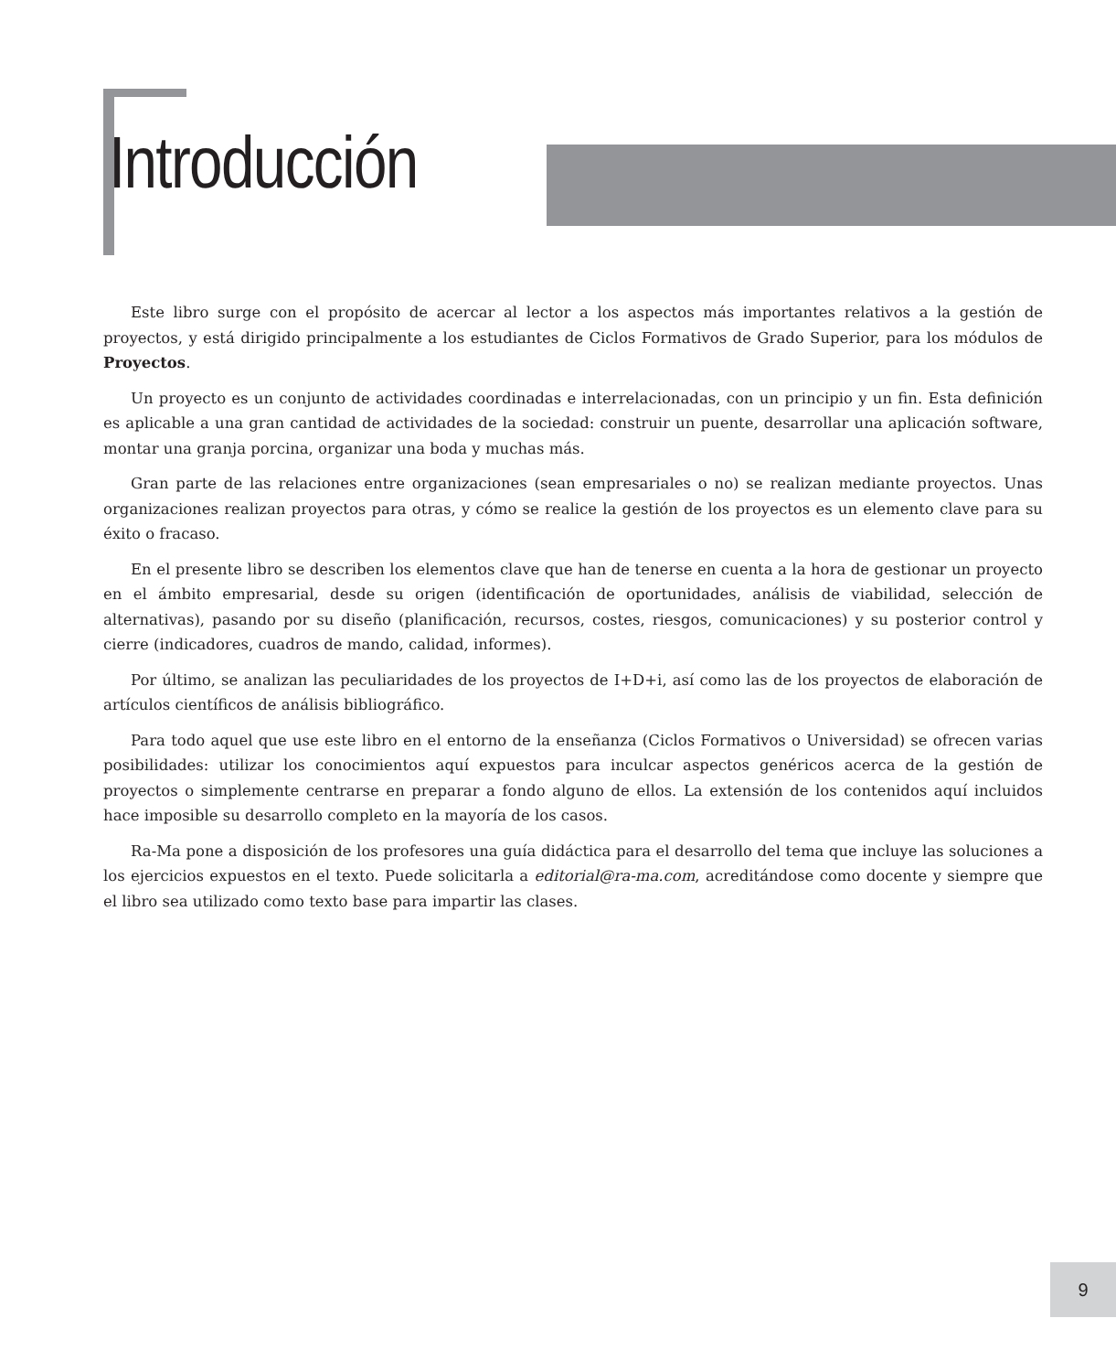Introducción
Este libro surge con el propósito de acercar al lector a los aspectos más importantes relativos a la gestión de proyectos, y está dirigido principalmente a los estudiantes de Ciclos Formativos de Grado Superior, para los módulos de Proyectos.
Un proyecto es un conjunto de actividades coordinadas e interrelacionadas, con un principio y un fin. Esta definición es aplicable a una gran cantidad de actividades de la sociedad: construir un puente, desarrollar una aplicación software, montar una granja porcina, organizar una boda y muchas más.
Gran parte de las relaciones entre organizaciones (sean empresariales o no) se realizan mediante proyectos. Unas organizaciones realizan proyectos para otras, y cómo se realice la gestión de los proyectos es un elemento clave para su éxito o fracaso.
En el presente libro se describen los elementos clave que han de tenerse en cuenta a la hora de gestionar un proyecto en el ámbito empresarial, desde su origen (identificación de oportunidades, análisis de viabilidad, selección de alternativas), pasando por su diseño (planificación, recursos, costes, riesgos, comunicaciones) y su posterior control y cierre (indicadores, cuadros de mando, calidad, informes).
Por último, se analizan las peculiaridades de los proyectos de I+D+i, así como las de los proyectos de elaboración de artículos científicos de análisis bibliográfico.
Para todo aquel que use este libro en el entorno de la enseñanza (Ciclos Formativos o Universidad) se ofrecen varias posibilidades: utilizar los conocimientos aquí expuestos para inculcar aspectos genéricos acerca de la gestión de proyectos o simplemente centrarse en preparar a fondo alguno de ellos. La extensión de los contenidos aquí incluidos hace imposible su desarrollo completo en la mayoría de los casos.
Ra-Ma pone a disposición de los profesores una guía didáctica para el desarrollo del tema que incluye las soluciones a los ejercicios expuestos en el texto. Puede solicitarla a editorial@ra-ma.com, acreditándose como docente y siempre que el libro sea utilizado como texto base para impartir las clases.
9